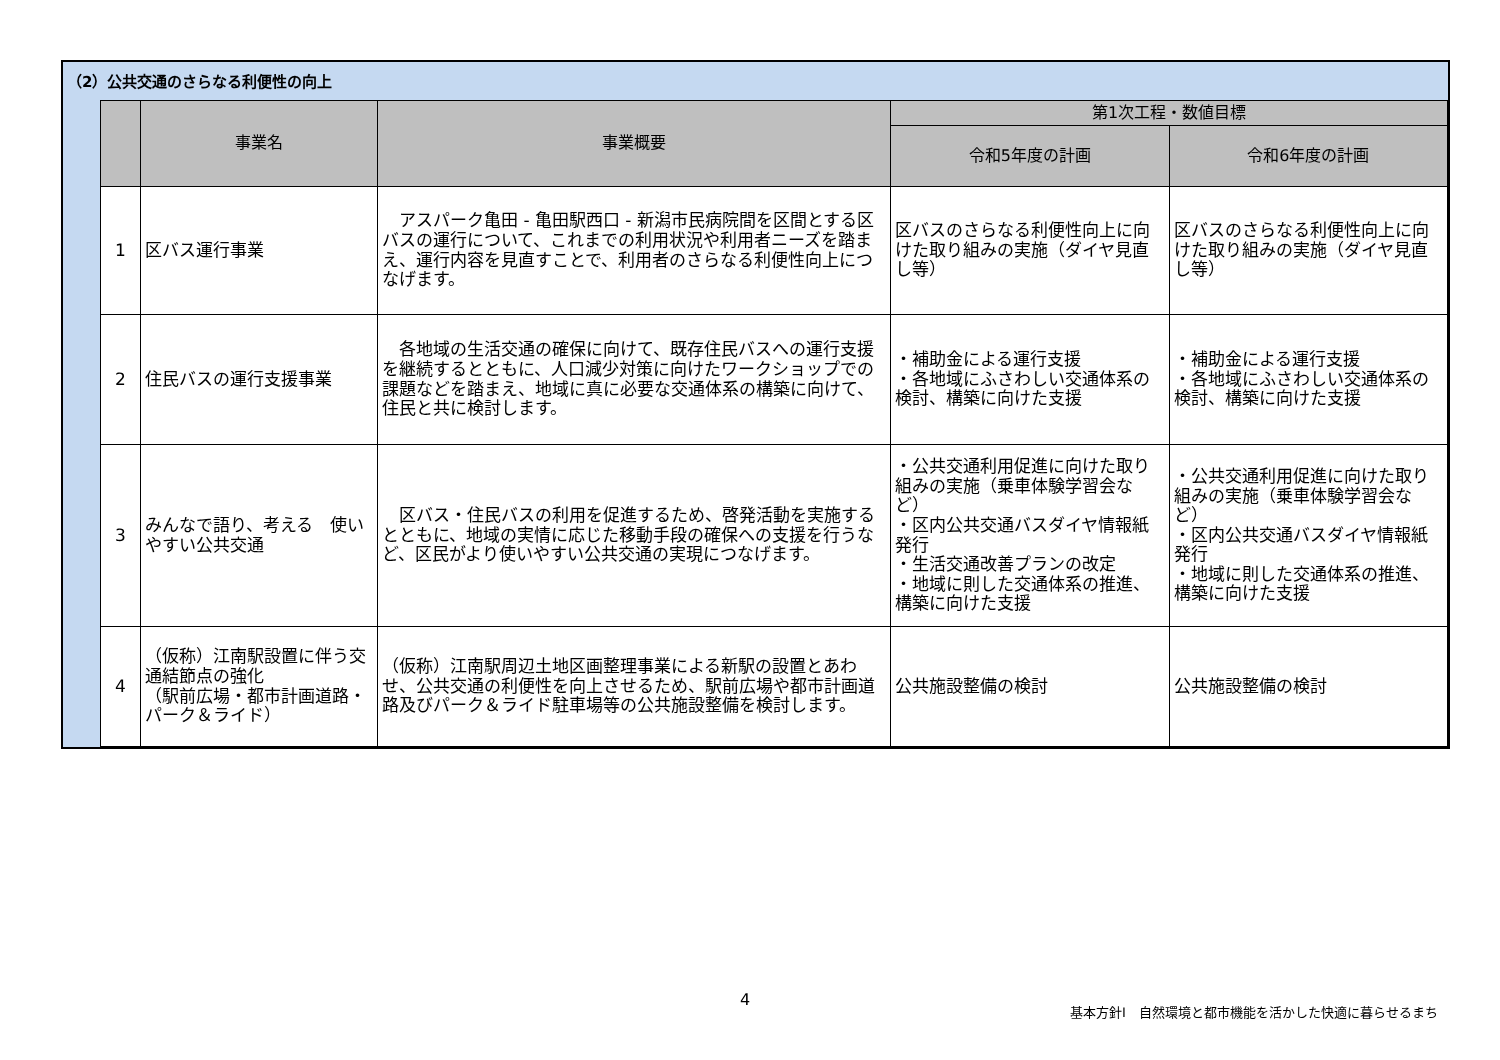（2）公共交通のさらなる利便性の向上
| | 事業名 | 事業概要 | 第1次工程・数値目標 | |
| --- | --- | --- | --- | --- |
| | | | 令和5年度の計画 | 令和6年度の計画 |
| 1 | 区バス運行事業 | アスパーク亀田 - 亀田駅西口 - 新潟市民病院間を区間とする区バスの運行について、これまでの利用状況や利用者ニーズを踏まえ、運行内容を見直すことで、利用者のさらなる利便性向上につなげます。 | 区バスのさらなる利便性向上に向けた取り組みの実施（ダイヤ見直し等） | 区バスのさらなる利便性向上に向けた取り組みの実施（ダイヤ見直し等） |
| 2 | 住民バスの運行支援事業 | 各地域の生活交通の確保に向けて、既存住民バスへの運行支援を継続するとともに、人口減少対策に向けたワークショップでの課題などを踏まえ、地域に真に必要な交通体系の構築に向けて、住民と共に検討します。 | ・補助金による運行支援 ・各地域にふさわしい交通体系の検討、構築に向けた支援 | ・補助金による運行支援 ・各地域にふさわしい交通体系の検討、構築に向けた支援 |
| 3 | みんなで語り、考える 使いやすい公共交通 | 区バス・住民バスの利用を促進するため、啓発活動を実施するとともに、地域の実情に応じた移動手段の確保への支援を行うなど、区民がより使いやすい公共交通の実現につなげます。 | ・公共交通利用促進に向けた取り組みの実施（乗車体験学習会など） ・区内公共交通バスダイヤ情報紙発行 ・生活交通改善プランの改定 ・地域に則した交通体系の推進、構築に向けた支援 | ・公共交通利用促進に向けた取り組みの実施（乗車体験学習会など） ・区内公共交通バスダイヤ情報紙発行 ・地域に則した交通体系の推進、構築に向けた支援 |
| 4 | （仮称）江南駅設置に伴う交通結節点の強化 （駅前広場・都市計画道路・パーク＆ライド） | （仮称）江南駅周辺土地区画整理事業による新駅の設置とあわせ、公共交通の利便性を向上させるため、駅前広場や都市計画道路及びパーク＆ライド駐車場等の公共施設整備を検討します。 | 公共施設整備の検討 | 公共施設整備の検討 |
4
基本方針Ⅰ　自然環境と都市機能を活かした快適に暮らせるまち